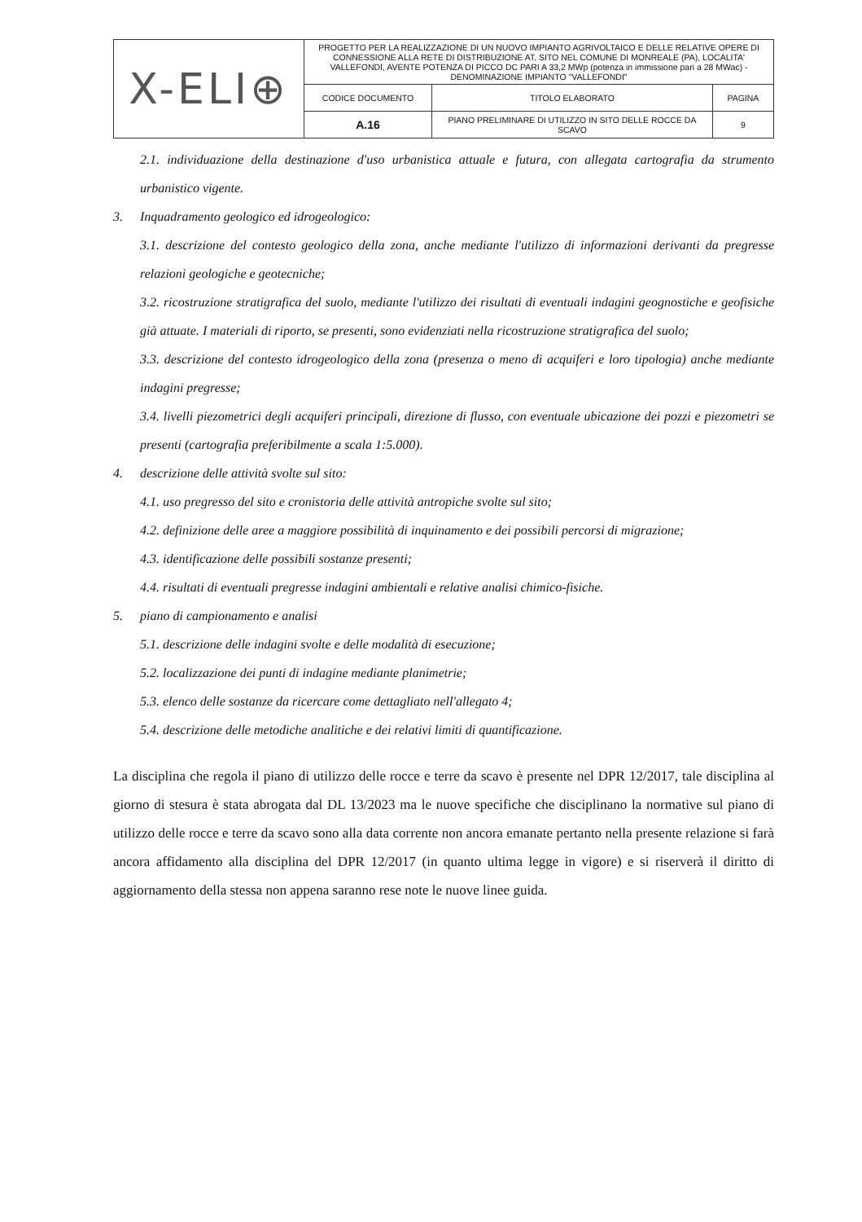| X-ELI⊕ | PROGETTO PER LA REALIZZAZIONE DI UN NUOVO IMPIANTO AGRIVOLTAICO E DELLE RELATIVE OPERE DI CONNESSIONE ALLA RETE DI DISTRIBUZIONE AT, SITO NEL COMUNE DI MONREALE (PA), LOCALITA' VALLEFONDI, AVENTE POTENZA DI PICCO DC PARI A 33,2 MWp (potenza in immissione pari a 28 MWac) - DENOMINAZIONE IMPIANTO "VALLEFONDI" | | |
| | CODICE DOCUMENTO | TITOLO ELABORATO | PAGINA |
| | A.16 | PIANO PRELIMINARE DI UTILIZZO IN SITO DELLE ROCCE DA SCAVO | 9 |
2.1. individuazione della destinazione d'uso urbanistica attuale e futura, con allegata cartografia da strumento urbanistico vigente.
3. Inquadramento geologico ed idrogeologico:
3.1. descrizione del contesto geologico della zona, anche mediante l'utilizzo di informazioni derivanti da pregresse relazioni geologiche e geotecniche;
3.2. ricostruzione stratigrafica del suolo, mediante l'utilizzo dei risultati di eventuali indagini geognostiche e geofisiche già attuate. I materiali di riporto, se presenti, sono evidenziati nella ricostruzione stratigrafica del suolo;
3.3. descrizione del contesto idrogeologico della zona (presenza o meno di acquiferi e loro tipologia) anche mediante indagini pregresse;
3.4. livelli piezometrici degli acquiferi principali, direzione di flusso, con eventuale ubicazione dei pozzi e piezometri se presenti (cartografia preferibilmente a scala 1:5.000).
4. descrizione delle attività svolte sul sito:
4.1. uso pregresso del sito e cronistoria delle attività antropiche svolte sul sito;
4.2. definizione delle aree a maggiore possibilità di inquinamento e dei possibili percorsi di migrazione;
4.3. identificazione delle possibili sostanze presenti;
4.4. risultati di eventuali pregresse indagini ambientali e relative analisi chimico-fisiche.
5. piano di campionamento e analisi
5.1. descrizione delle indagini svolte e delle modalità di esecuzione;
5.2. localizzazione dei punti di indagine mediante planimetrie;
5.3. elenco delle sostanze da ricercare come dettagliato nell'allegato 4;
5.4. descrizione delle metodiche analitiche e dei relativi limiti di quantificazione.
La disciplina che regola il piano di utilizzo delle rocce e terre da scavo è presente nel DPR 12/2017, tale disciplina al giorno di stesura è stata abrogata dal DL 13/2023 ma le nuove specifiche che disciplinano la normative sul piano di utilizzo delle rocce e terre da scavo sono alla data corrente non ancora emanate pertanto nella presente relazione si farà ancora affidamento alla disciplina del DPR 12/2017 (in quanto ultima legge in vigore) e si riserverà il diritto di aggiornamento della stessa non appena saranno rese note le nuove linee guida.